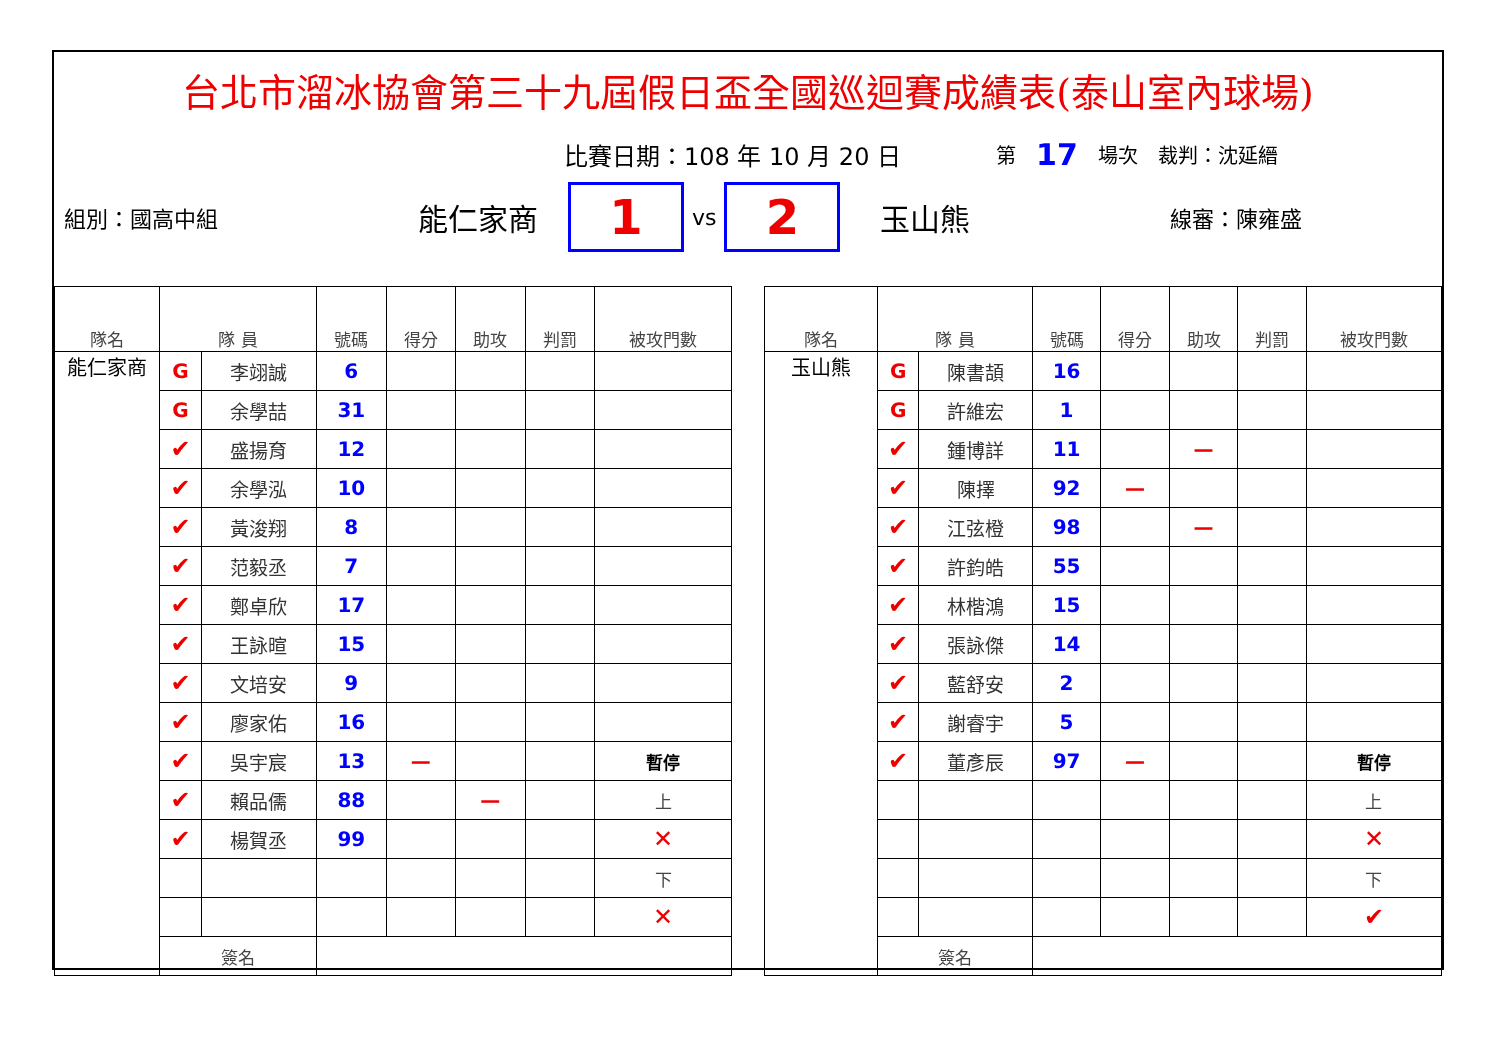台北市溜冰協會第三十九屆假日盃全國巡迴賽成績表(泰山室內球場)
比賽日期：108 年 10 月 20 日 第 17 場次　裁判：沈延縉
組別：國高中組 能仁家商 1 vs 2 玉山熊 線審：陳雍盛
| 隊名 | 隊 員 | | 號碼 | 得分 | 助攻 | 判罰 | 被攻門數 |
| --- | --- | --- | --- | --- | --- | --- | --- |
| 能仁家商 | G | 李翊誠 | 6 | | | | |
| | G | 余學喆 | 31 | | | | |
| | ✔ | 盛揚育 | 12 | | | | |
| | ✔ | 余學泓 | 10 | | | | |
| | ✔ | 黃浚翔 | 8 | | | | |
| | ✔ | 范毅丞 | 7 | | | | |
| | ✔ | 鄭卓欣 | 17 | | | | |
| | ✔ | 王詠暄 | 15 | | | | |
| | ✔ | 文培安 | 9 | | | | |
| | ✔ | 廖家佑 | 16 | | | | |
| | ✔ | 吳宇宸 | 13 | — | | | 暫停 |
| | ✔ | 賴品儒 | 88 | | — | | 上 |
| | ✔ | 楊賀丞 | 99 | | | | ✕ |
| | | | | | | | 下 |
| | | | | | | | ✕ |
| | 簽名 | | | | | | |
| 隊名 | 隊 員 | | 號碼 | 得分 | 助攻 | 判罰 | 被攻門數 |
| --- | --- | --- | --- | --- | --- | --- | --- |
| 玉山熊 | G | 陳書頡 | 16 | | | | |
| | G | 許維宏 | 1 | | | | |
| | ✔ | 鍾博詳 | 11 | | — | | |
| | ✔ | 陳擇 | 92 | — | | | |
| | ✔ | 江弦橙 | 98 | | — | | |
| | ✔ | 許鈞皓 | 55 | | | | |
| | ✔ | 林楷鴻 | 15 | | | | |
| | ✔ | 張詠傑 | 14 | | | | |
| | ✔ | 藍舒安 | 2 | | | | |
| | ✔ | 謝睿宇 | 5 | | | | |
| | ✔ | 董彥辰 | 97 | — | | | 暫停 |
| | | | | | | | 上 |
| | | | | | | | ✕ |
| | | | | | | | 下 |
| | | | | | | | ✔ |
| | 簽名 | | | | | | |